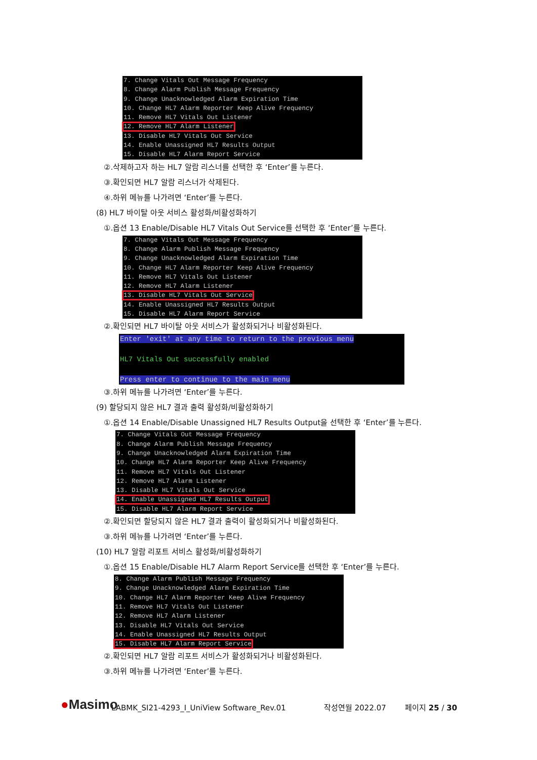7. Change Vitals Out Message Frequency 8. Change Alarm Publish Message Frequency 9. Change Unacknowledged Alarm Expiration Time 10. Change HL7 Alarm Reporter Keep Alive Frequency 11. Remove HL7 Vitals Out Listener 12. Remove HL7 Alarm Listener 13. Disable HL7 Vitals Out Service 14. Enable Unassigned HL7 Results Output 15. Disable HL7 Alarm Report Service
②.삭제하고자 하는 HL7 알람 리스너를 선택한 후 ‘Enter’를 누른다.
③.확인되면 HL7 알람 리스너가 삭제된다.
④.하위 메뉴를 나가려면 ‘Enter’를 누른다.
(8) HL7 바이탈 아웃 서비스 활성화/비활성화하기
①.옵션 13 Enable/Disable HL7 Vitals Out Service를 선택한 후 ‘Enter’를 누른다.
7. Change Vitals Out Message Frequency 8. Change Alarm Publish Message Frequency 9. Change Unacknowledged Alarm Expiration Time 10. Change HL7 Alarm Reporter Keep Alive Frequency 11. Remove HL7 Vitals Out Listener 12. Remove HL7 Alarm Listener 13. Disable HL7 Vitals Out Service 14. Enable Unassigned HL7 Results Output 15. Disable HL7 Alarm Report Service
②.확인되면 HL7 바이탈 아웃 서비스가 활성화되거나 비활성화된다.
Enter 'exit' at any time to return to the previous menu HL7 Vitals Out successfully enabled Press enter to continue to the main menu
③.하위 메뉴를 나가려면 ‘Enter’를 누른다.
(9) 할당되지 않은 HL7 결과 출력 활성화/비활성화하기
①.옵션 14 Enable/Disable Unassigned HL7 Results Output을 선택한 후 ‘Enter’를 누른다.
7. Change Vitals Out Message Frequency 8. Change Alarm Publish Message Frequency 9. Change Unacknowledged Alarm Expiration Time 10. Change HL7 Alarm Reporter Keep Alive Frequency 11. Remove HL7 Vitals Out Listener 12. Remove HL7 Alarm Listener 13. Disable HL7 Vitals Out Service 14. Enable Unassigned HL7 Results Output 15. Disable HL7 Alarm Report Service
②.확인되면 할당되지 않은 HL7 결과 출력이 활성화되거나 비활성화된다.
③.하위 메뉴를 나가려면 ‘Enter’를 누른다.
(10) HL7 알람 리포트 서비스 활성화/비활성화하기
①.옵션 15 Enable/Disable HL7 Alarm Report Service를 선택한 후 ‘Enter’를 누른다.
8. Change Alarm Publish Message Frequency 9. Change Unacknowledged Alarm Expiration Time 10. Change HL7 Alarm Reporter Keep Alive Frequency 11. Remove HL7 Vitals Out Listener 12. Remove HL7 Alarm Listener 13. Disable HL7 Vitals Out Service 14. Enable Unassigned HL7 Results Output 15. Disable HL7 Alarm Report Service
②.확인되면 HL7 알람 리포트 서비스가 활성화되거나 비활성화된다.
③.하위 메뉴를 나가려면 ‘Enter’를 누른다.
●Masimo LABMK_SI21-4293_I_UniView Software_Rev.01 작성연월 2022.07 페이지 25 / 30